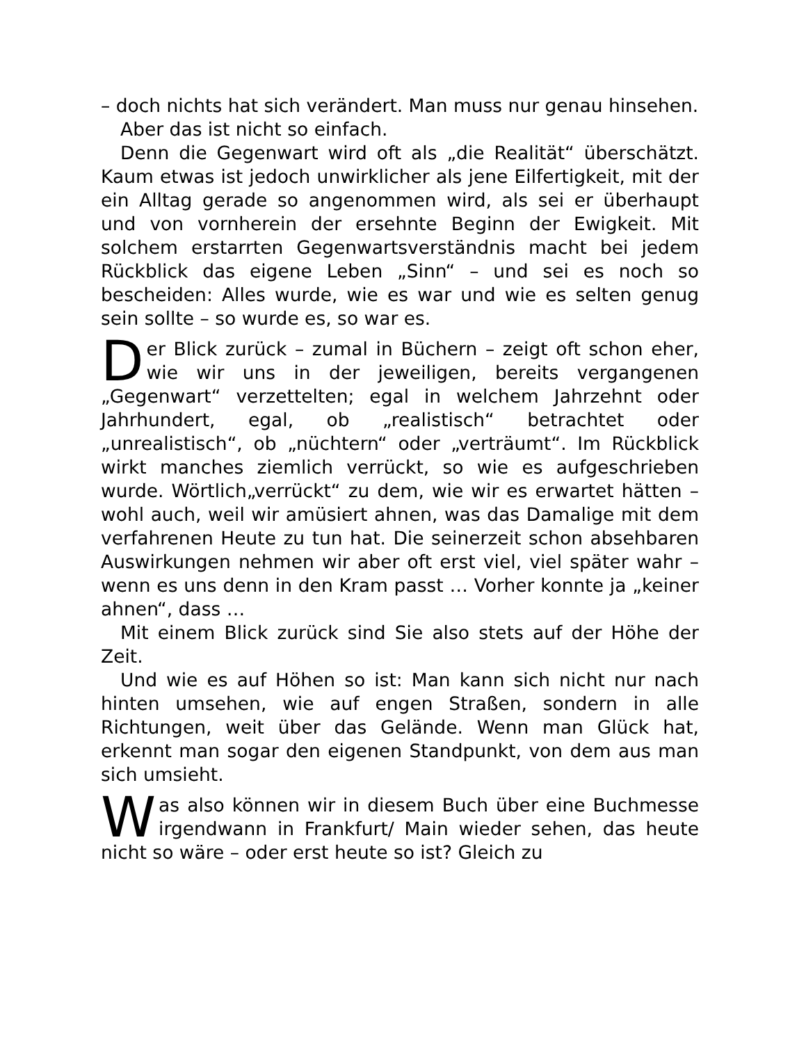– doch nichts hat sich verändert. Man muss nur genau hinsehen.
Aber das ist nicht so einfach.
Denn die Gegenwart wird oft als „die Realität“ überschätzt. Kaum etwas ist jedoch unwirklicher als jene Eilfertigkeit, mit der ein Alltag gerade so angenommen wird, als sei er überhaupt und von vornherein der ersehnte Beginn der Ewigkeit. Mit solchem erstarrten Gegenwartsverständnis macht bei jedem Rückblick das eigene Leben „Sinn“ – und sei es noch so bescheiden: Alles wurde, wie es war und wie es selten genug sein sollte – so wurde es, so war es.
Der Blick zurück – zumal in Büchern – zeigt oft schon eher, wie wir uns in der jeweiligen, bereits vergangenen „Gegenwart“ verzettelten; egal in welchem Jahrzehnt oder Jahrhundert, egal, ob „realistisch“ betrachtet oder „unrealistisch“, ob „nüchtern“ oder „verträumt“. Im Rückblick wirkt manches ziemlich verrückt, so wie es aufgeschrieben wurde. Wörtlich„verrückt“ zu dem, wie wir es erwartet hätten – wohl auch, weil wir amüsiert ahnen, was das Damalige mit dem verfahrenen Heute zu tun hat. Die seinerzeit schon absehbaren Auswirkungen nehmen wir aber oft erst viel, viel später wahr – wenn es uns denn in den Kram passt … Vorher konnte ja „keiner ahnen“, dass …
Mit einem Blick zurück sind Sie also stets auf der Höhe der Zeit.
Und wie es auf Höhen so ist: Man kann sich nicht nur nach hinten umsehen, wie auf engen Straßen, sondern in alle Richtungen, weit über das Gelände. Wenn man Glück hat, erkennt man sogar den eigenen Standpunkt, von dem aus man sich umsieht.
Was also können wir in diesem Buch über eine Buchmesse irgendwann in Frankfurt/ Main wieder sehen, das heute nicht so wäre – oder erst heute so ist? Gleich zu